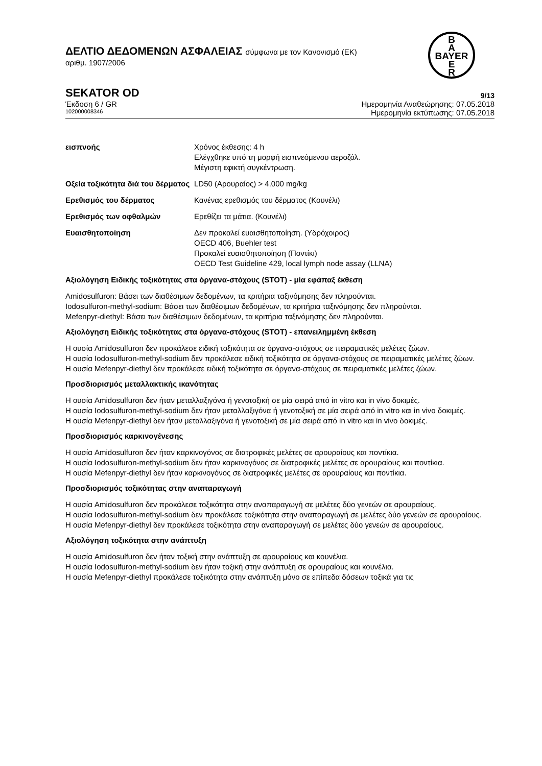B
A
BAYER
E
R
ΔΕΛΤΙΟ ΔΕΔΟΜΕΝΩΝ ΑΣΦΑΛΕΙΑΣ σύμφωνα με τον Κανονισμό (ΕΚ)
αριθμ. 1907/2006
SEKATOR OD 9/13
Έκδοση 6 / GR Ημερομηνία Αναθεώρησης: 07.05.2018
102000008346 Ημερομηνία εκτύπωσης: 07.05.2018
εισπνοής Χρόνος έκθεσης: 4 h
Ελέγχθηκε υπό τη μορφή εισπνεόμενου αεροζόλ.
Μέγιστη εφικτή συγκέντρωση.
Οξεία τοξικότητα διά του δέρματος
LD50 (Αρουραίος) > 4.000 mg/kg
Ερεθισμός του δέρματος Κανένας ερεθισμός του δέρματος (Κουνέλι)
Ερεθισμός των οφθαλμών Ερεθίζει τα μάτια. (Κουνέλι)
Ευαισθητοποίηση Δεν προκαλεί ευαισθητοποίηση. (Υδρόχοιρος)
OECD 406, Buehler test
Προκαλεί ευαισθητοποίηση (Ποντίκι)
OECD Test Guideline 429, local lymph node assay (LLNA)
Αξιολόγηση Ειδικής τοξικότητας στα όργανα-στόχους (STOT) - μία εφάπαξ έκθεση
Amidosulfuron: Βάσει των διαθέσιμων δεδομένων, τα κριτήρια ταξινόμησης δεν πληρούνται.
Iodosulfuron-methyl-sodium: Βάσει των διαθέσιμων δεδομένων, τα κριτήρια ταξινόμησης δεν πληρούνται.
Mefenpyr-diethyl: Βάσει των διαθέσιμων δεδομένων, τα κριτήρια ταξινόμησης δεν πληρούνται.
Αξιολόγηση Ειδικής τοξικότητας στα όργανα-στόχους (STOT) - επανειλημμένη έκθεση
Η ουσία Amidosulfuron δεν προκάλεσε ειδική τοξικότητα σε όργανα-στόχους σε πειραματικές μελέτες ζώων.
Η ουσία Iodosulfuron-methyl-sodium δεν προκάλεσε ειδική τοξικότητα σε όργανα-στόχους σε πειραματικές μελέτες ζώων.
Η ουσία Mefenpyr-diethyl δεν προκάλεσε ειδική τοξικότητα σε όργανα-στόχους σε πειραματικές μελέτες ζώων.
Προσδιορισμός μεταλλακτικής ικανότητας
Η ουσία Amidosulfuron δεν ήταν μεταλλαξιγόνα ή γενοτοξική σε μία σειρά από in vitro και in vivo δοκιμές.
Η ουσία Iodosulfuron-methyl-sodium δεν ήταν μεταλλαξιγόνα ή γενοτοξική σε μία σειρά από in vitro και in vivo δοκιμές.
Η ουσία Mefenpyr-diethyl δεν ήταν μεταλλαξιγόνα ή γενοτοξική σε μία σειρά από in vitro και in vivo δοκιμές.
Προσδιορισμός καρκινογένεσης
Η ουσία Amidosulfuron δεν ήταν καρκινογόνος σε διατροφικές μελέτες σε αρουραίους και ποντίκια.
Η ουσία Iodosulfuron-methyl-sodium δεν ήταν καρκινογόνος σε διατροφικές μελέτες σε αρουραίους και ποντίκια.
Η ουσία Mefenpyr-diethyl δεν ήταν καρκινογόνος σε διατροφικές μελέτες σε αρουραίους και ποντίκια.
Προσδιορισμός τοξικότητας στην αναπαραγωγή
Η ουσία Amidosulfuron δεν προκάλεσε τοξικότητα στην αναπαραγωγή σε μελέτες δύο γενεών σε αρουραίους.
Η ουσία Iodosulfuron-methyl-sodium δεν προκάλεσε τοξικότητα στην αναπαραγωγή σε μελέτες δύο γενεών σε αρουραίους.
Η ουσία Mefenpyr-diethyl δεν προκάλεσε τοξικότητα στην αναπαραγωγή σε μελέτες δύο γενεών σε αρουραίους.
Αξιολόγηση τοξικότητα στην ανάπτυξη
Η ουσία Amidosulfuron δεν ήταν τοξική στην ανάπτυξη σε αρουραίους και κουνέλια.
Η ουσία Iodosulfuron-methyl-sodium δεν ήταν τοξική στην ανάπτυξη σε αρουραίους και κουνέλια.
Η ουσία Mefenpyr-diethyl προκάλεσε τοξικότητα στην ανάπτυξη μόνο σε επίπεδα δόσεων τοξικά για τις